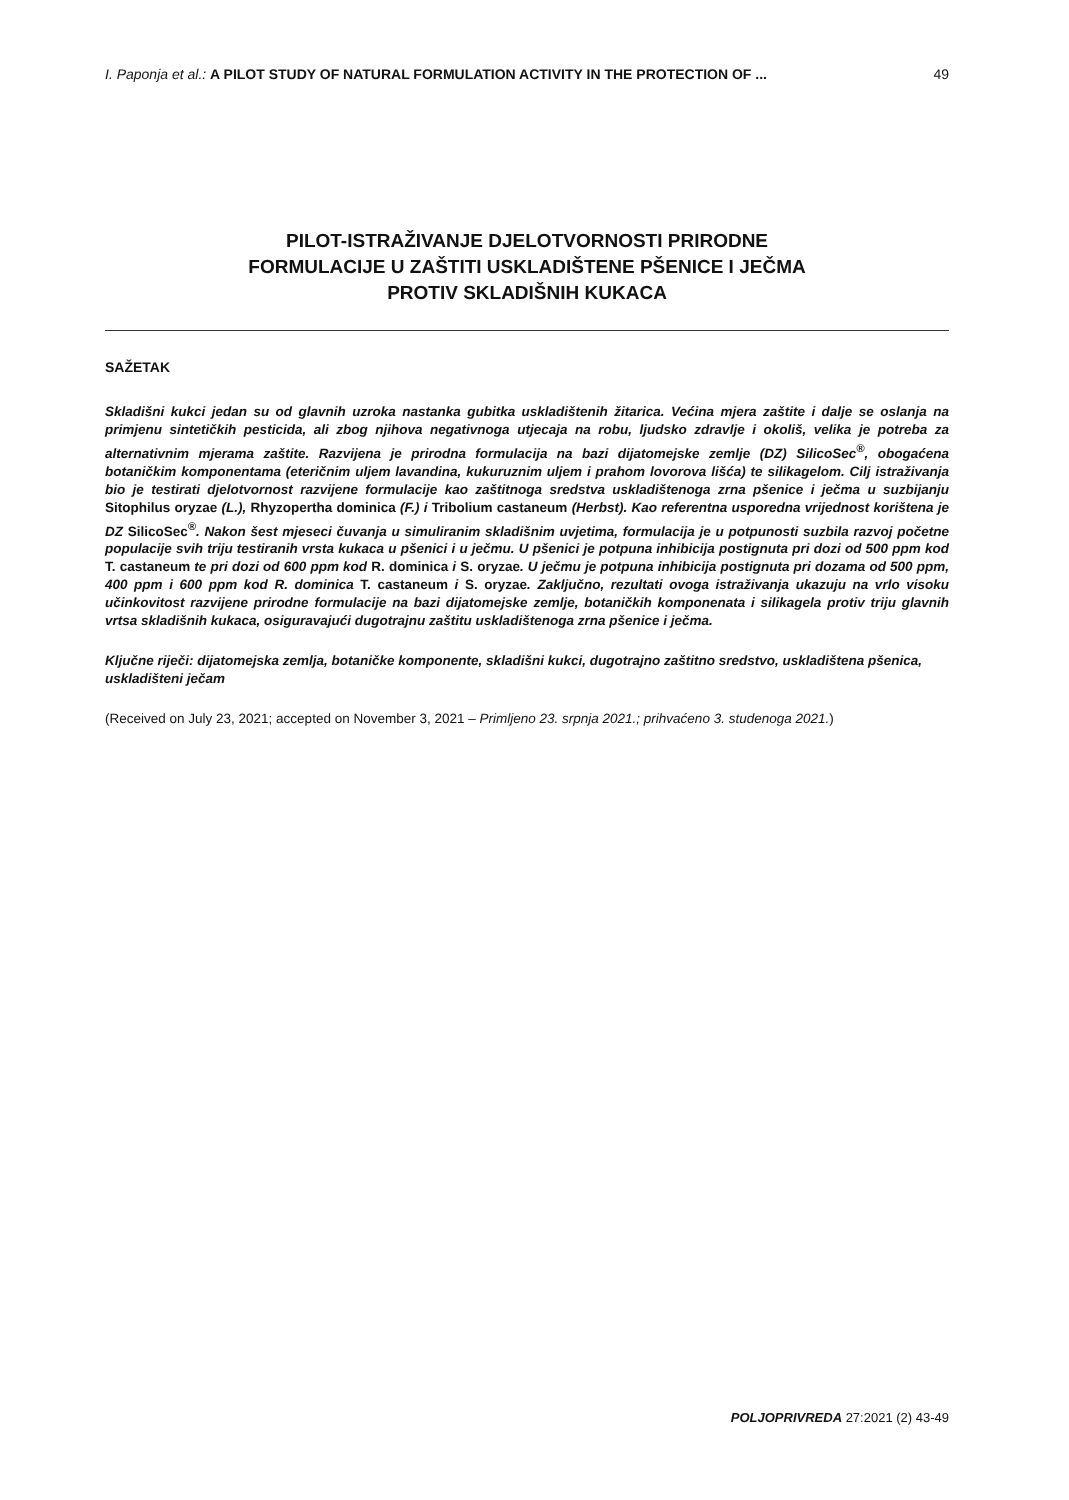I. Paponja et al.: A PILOT STUDY OF NATURAL FORMULATION ACTIVITY IN THE PROTECTION OF ... 49
PILOT-ISTRAŽIVANJE DJELOTVORNOSTI PRIRODNE
FORMULACIJE U ZAŠTITI USKLADIŠTENE PŠENICE I JEČMA
PROTIV SKLADIŠNIH KUKACA
SAŽETAK
Skladišni kukci jedan su od glavnih uzroka nastanka gubitka uskladištenih žitarica. Većina mjera zaštite i dalje se oslanja na primjenu sintetičkih pesticida, ali zbog njihova negativnoga utjecaja na robu, ljudsko zdravlje i okoliš, velika je potreba za alternativnim mjerama zaštite. Razvijena je prirodna formulacija na bazi dijatomejske zemlje (DZ) SilicoSec<sup>®</sup>, obogaćena botaničkim komponentama (eteričnim uljem lavandina, kukuruznim uljem i prahom lovorova lišća) te silikagelom. Cilj istraživanja bio je testirati djelotvornost razvijene formulacije kao zaštitnoga sredstva uskladištenoga zrna pšenice i ječma u suzbijanju Sitophilus oryzae (L.), Rhyzopertha dominica (F.) i Tribolium castaneum (Herbst). Kao referentna usporedna vrijednost korištena je DZ SilicoSec<sup>®</sup>. Nakon šest mjeseci čuvanja u simuliranim skladišnim uvjetima, formulacija je u potpunosti suzbila razvoj početne populacije svih triju testiranih vrsta kukaca u pšenici i u ječmu. U pšenici je potpuna inhibicija postignuta pri dozi od 500 ppm kod T. castaneum te pri dozi od 600 ppm kod R. dominica i S. oryzae. U ječmu je potpuna inhibicija postignuta pri dozama od 500 ppm, 400 ppm i 600 ppm kod R. dominica T. castaneum i S. oryzae. Zaključno, rezultati ovoga istraživanja ukazuju na vrlo visoku učinkovitost razvijene prirodne formulacije na bazi dijatomejske zemlje, botaničkih komponenata i silikagela protiv triju glavnih vrtsa skladišnih kukaca, osiguravajući dugotrajnu zaštitu uskladištenoga zrna pšenice i ječma.
Ključne riječi: dijatomejska zemlja, botaničke komponente, skladišni kukci, dugotrajno zaštitno sredstvo, uskladištena pšenica, uskladišteni ječam
(Received on July 23, 2021; accepted on November 3, 2021 – Primljeno 23. srpnja 2021.; prihvaćeno 3. studenoga 2021.)
POLJOPRIVREDA 27:2021 (2) 43-49